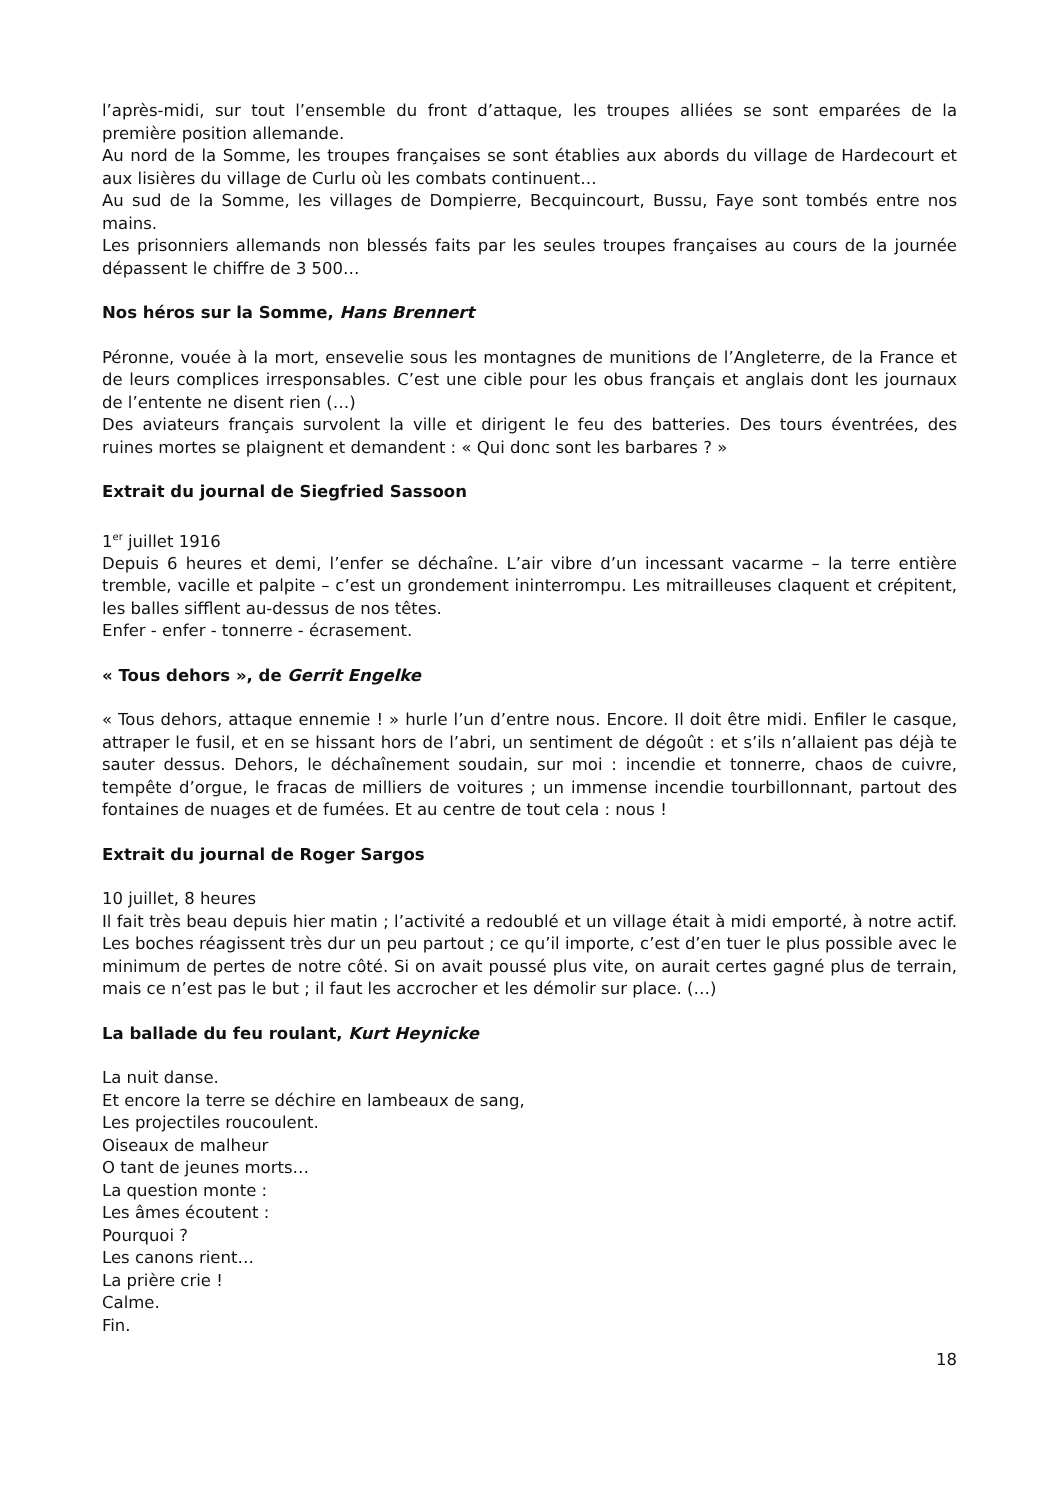l’après-midi, sur tout l’ensemble du front d’attaque, les troupes alliées se sont emparées de la première position allemande.
Au nord de la Somme, les troupes françaises se sont établies aux abords du village de Hardecourt et aux lisières du village de Curlu où les combats continuent…
Au sud de la Somme, les villages de Dompierre, Becquincourt, Bussu, Faye sont tombés entre nos mains.
Les prisonniers allemands non blessés faits par les seules troupes françaises au cours de la journée dépassent le chiffre de 3 500…
Nos héros sur la Somme, Hans Brennert
Péronne, vouée à la mort, ensevelie sous les montagnes de munitions de l’Angleterre, de la France et de leurs complices irresponsables. C’est une cible pour les obus français et anglais dont les journaux de l’entente ne disent rien (…)
Des aviateurs français survolent la ville et dirigent le feu des batteries. Des tours éventrées, des ruines mortes se plaignent et demandent : « Qui donc sont les barbares ? »
Extrait du journal de Siegfried Sassoon
1<sup>er</sup> juillet 1916
Depuis 6 heures et demi, l’enfer se déchaîne. L’air vibre d’un incessant vacarme – la terre entière tremble, vacille et palpite – c’est un grondement ininterrompu. Les mitrailleuses claquent et crépitent, les balles sifflent au-dessus de nos têtes.
Enfer - enfer - tonnerre - écrasement.
« Tous dehors », de Gerrit Engelke
« Tous dehors, attaque ennemie ! » hurle l’un d’entre nous. Encore. Il doit être midi. Enfiler le casque, attraper le fusil, et en se hissant hors de l’abri, un sentiment de dégoût : et s’ils n’allaient pas déjà te sauter dessus. Dehors, le déchaînement soudain, sur moi : incendie et tonnerre, chaos de cuivre, tempête d’orgue, le fracas de milliers de voitures ; un immense incendie tourbillonnant, partout des fontaines de nuages et de fumées. Et au centre de tout cela : nous !
Extrait du journal de Roger Sargos
10 juillet, 8 heures
Il fait très beau depuis hier matin ; l’activité a redoublé et un village était à midi emporté, à notre actif. Les boches réagissent très dur un peu partout ; ce qu’il importe, c’est d’en tuer le plus possible avec le minimum de pertes de notre côté. Si on avait poussé plus vite, on aurait certes gagné plus de terrain, mais ce n’est pas le but ; il faut les accrocher et les démolir sur place. (…)
La ballade du feu roulant, Kurt Heynicke
La nuit danse.
Et encore la terre se déchire en lambeaux de sang,
Les projectiles roucoulent.
Oiseaux de malheur
O tant de jeunes morts…
La question monte :
Les âmes écoutent :
Pourquoi ?
Les canons rient…
La prière crie !
Calme.
Fin.
18